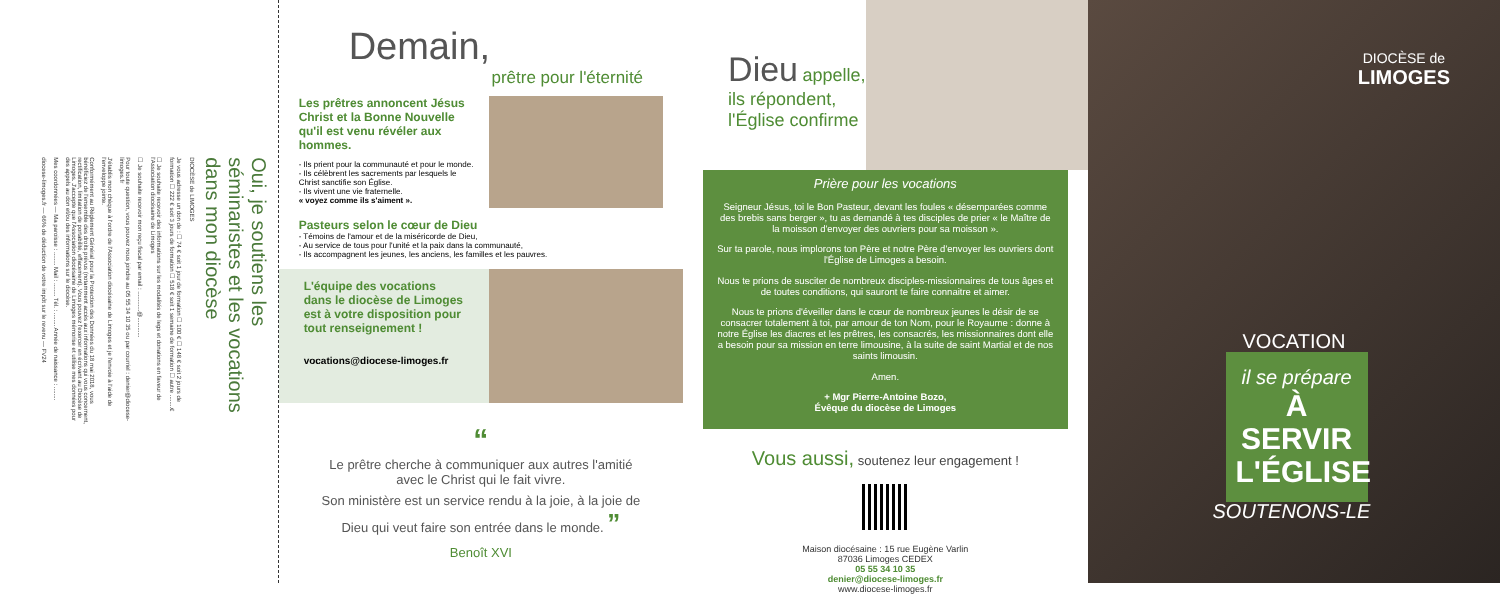Oui, je soutiens les séminaristes et les vocations dans mon diocèse
DIOCÈSE de LIMOGES
Je vous adresse un don de : ☐ 74 € soit 1 jour de formation ☐ 100 € ☐ 148 € soit 2 jours de formation ☐ 222 € soit 3 jours de formation ☐ 518 € soit 1 semaine de formation ☐ autre ........€
☐ Je souhaite recevoir des informations sur les modalités de legs et donations en faveur de l'Association diocésaine de Limoges
☐ Je souhaite recevoir mon reçu fiscal par email : ............@............
Pour toute question, vous pouvez nous joindre au 05 55 34 10 35 ou par courriel : denier@diocese-limoges.fr
J'établis mon chèque à l'ordre de l'Association diocésaine de Limoges et je l'envoie à l'aide de l'enveloppe jointe.
Conformément au Règlement Général pour la Protection des Données du 18 mai 2018, vous bénéficiez de l'ensemble des droits prévus (notamment accès aux informations qui vous concernent, rectification, limitation de portabilité, effacement). Vous pouvez l'exercer en écrivant au Diocèse de Limoges. J'accepte que l'Association diocésaine de Limoges mémorise et utilise mes données pour des appels au don et/ou des informations sur le diocèse.
Mes coordonnées — Ma paroisse : ........ Mail : ........ Tél. : ........ Année de naissance : ........
diocese-limoges.fr — 66% de déduction de votre impôt sur le revenu — FV24
Demain,
prêtre pour l'éternité
Les prêtres annoncent Jésus Christ et la Bonne Nouvelle qu'il est venu révéler aux hommes.
- Ils prient pour la communauté et pour le monde.
- Ils célèbrent les sacrements par lesquels le Christ sanctifie son Église.
- Ils vivent une vie fraternelle.
« voyez comme ils s'aiment ».
Pasteurs selon le cœur de Dieu
- Témoins de l'amour et de la miséricorde de Dieu,
- Au service de tous pour l'unité et la paix dans la communauté,
- Ils accompagnent les jeunes, les anciens, les familles et les pauvres.
L'équipe des vocations dans le diocèse de Limoges est à votre disposition pour tout renseignement !
vocations@diocese-limoges.fr
“
Le prêtre cherche à communiquer aux autres l'amitié avec le Christ qui le fait vivre.
Son ministère est un service rendu à la joie, à la joie de Dieu qui veut faire son entrée dans le monde. ”
Benoît XVI
Dieu appelle,
ils répondent,
l'Église confirme
Prière pour les vocations
Seigneur Jésus, toi le Bon Pasteur, devant les foules « désemparées comme des brebis sans berger », tu as demandé à tes disciples de prier « le Maître de la moisson d'envoyer des ouvriers pour sa moisson ».
Sur ta parole, nous implorons ton Père et notre Père d'envoyer les ouvriers dont l'Église de Limoges a besoin.
Nous te prions de susciter de nombreux disciples-missionnaires de tous âges et de toutes conditions, qui sauront te faire connaitre et aimer.
Nous te prions d'éveiller dans le cœur de nombreux jeunes le désir de se consacrer totalement à toi, par amour de ton Nom, pour le Royaume : donne à notre Église les diacres et les prêtres, les consacrés, les missionnaires dont elle a besoin pour sa mission en terre limousine, à la suite de saint Martial et de nos saints limousin.
Amen.
+ Mgr Pierre-Antoine Bozo,
Évêque du diocèse de Limoges
Vous aussi, soutenez leur engagement !
Maison diocésaine : 15 rue Eugène Varlin
87036 Limoges CEDEX
05 55 34 10 35
denier@diocese-limoges.fr
www.diocese-limoges.fr
DIOCÈSE de
LIMOGES
VOCATION
il se prépare
À SERVIR L'ÉGLISE
SOUTENONS-LE